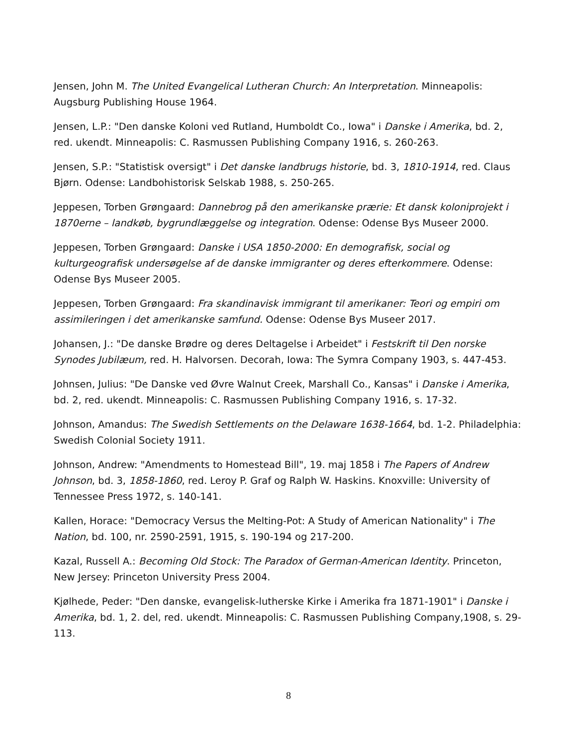Jensen, John M. The United Evangelical Lutheran Church: An Interpretation. Minneapolis: Augsburg Publishing House 1964.
Jensen, L.P.: "Den danske Koloni ved Rutland, Humboldt Co., Iowa" i Danske i Amerika, bd. 2, red. ukendt. Minneapolis: C. Rasmussen Publishing Company 1916, s. 260-263.
Jensen, S.P.: "Statistisk oversigt" i Det danske landbrugs historie, bd. 3, 1810-1914, red. Claus Bjørn. Odense: Landbohistorisk Selskab 1988, s. 250-265.
Jeppesen, Torben Grøngaard: Dannebrog på den amerikanske prærie: Et dansk koloniprojekt i 1870erne – landkøb, bygrundlæggelse og integration. Odense: Odense Bys Museer 2000.
Jeppesen, Torben Grøngaard: Danske i USA 1850-2000: En demografisk, social og kulturgeografisk undersøgelse af de danske immigranter og deres efterkommere. Odense: Odense Bys Museer 2005.
Jeppesen, Torben Grøngaard: Fra skandinavisk immigrant til amerikaner: Teori og empiri om assimileringen i det amerikanske samfund. Odense: Odense Bys Museer 2017.
Johansen, J.: "De danske Brødre og deres Deltagelse i Arbeidet" i Festskrift til Den norske Synodes Jubilæum, red. H. Halvorsen. Decorah, Iowa: The Symra Company 1903, s. 447-453.
Johnsen, Julius: "De Danske ved Øvre Walnut Creek, Marshall Co., Kansas" i Danske i Amerika, bd. 2, red. ukendt. Minneapolis: C. Rasmussen Publishing Company 1916, s. 17-32.
Johnson, Amandus: The Swedish Settlements on the Delaware 1638-1664, bd. 1-2. Philadelphia: Swedish Colonial Society 1911.
Johnson, Andrew: "Amendments to Homestead Bill", 19. maj 1858 i The Papers of Andrew Johnson, bd. 3, 1858-1860, red. Leroy P. Graf og Ralph W. Haskins. Knoxville: University of Tennessee Press 1972, s. 140-141.
Kallen, Horace: "Democracy Versus the Melting-Pot: A Study of American Nationality" i The Nation, bd. 100, nr. 2590-2591, 1915, s. 190-194 og 217-200.
Kazal, Russell A.: Becoming Old Stock: The Paradox of German-American Identity. Princeton, New Jersey: Princeton University Press 2004.
Kjølhede, Peder: "Den danske, evangelisk-lutherske Kirke i Amerika fra 1871-1901" i Danske i Amerika, bd. 1, 2. del, red. ukendt. Minneapolis: C. Rasmussen Publishing Company,1908, s. 29-113.
8